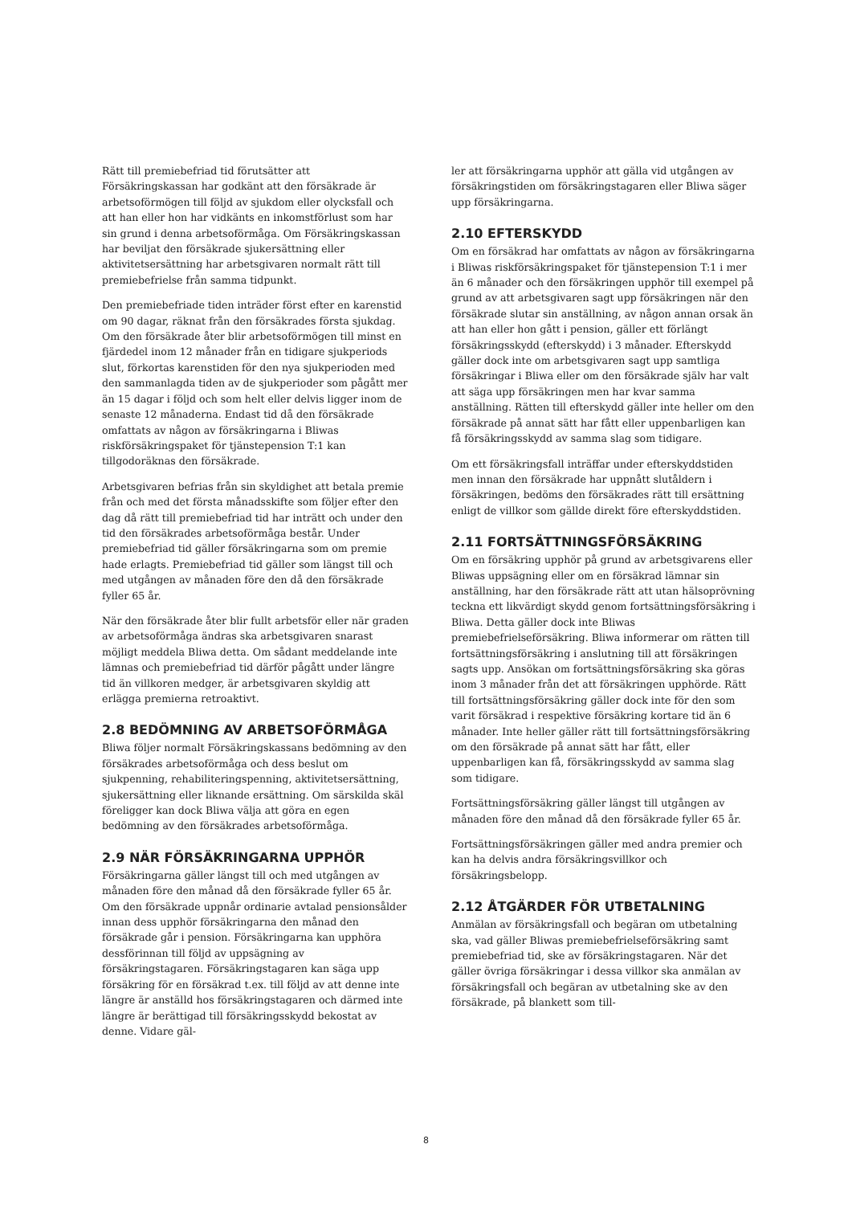Rätt till premiebefriad tid förutsätter att Försäkringskassan har godkänt att den försäkrade är arbetsoförmögen till följd av sjukdom eller olycksfall och att han eller hon har vidkänts en inkomstförlust som har sin grund i denna arbetsoförmåga. Om Försäkringskassan har beviljat den försäkrade sjukersättning eller aktivitetsersättning har arbetsgivaren normalt rätt till premiebefrielse från samma tidpunkt.
Den premiebefriade tiden inträder först efter en karenstid om 90 dagar, räknat från den försäkrades första sjukdag. Om den försäkrade åter blir arbetsoförmögen till minst en fjärdedel inom 12 månader från en tidigare sjukperiods slut, förkortas karenstiden för den nya sjukperioden med den sammanlagda tiden av de sjukperioder som pågått mer än 15 dagar i följd och som helt eller delvis ligger inom de senaste 12 månaderna. Endast tid då den försäkrade omfattats av någon av försäkringarna i Bliwas riskförsäkringspaket för tjänstepension T:1 kan tillgodoräknas den försäkrade.
Arbetsgivaren befrias från sin skyldighet att betala premie från och med det första månadsskifte som följer efter den dag då rätt till premiebefriad tid har inträtt och under den tid den försäkrades arbetsoförmåga består. Under premiebefriad tid gäller försäkringarna som om premie hade erlagts. Premiebefriad tid gäller som längst till och med utgången av månaden före den då den försäkrade fyller 65 år.
När den försäkrade åter blir fullt arbetsför eller när graden av arbetsoförmåga ändras ska arbetsgivaren snarast möjligt meddela Bliwa detta. Om sådant meddelande inte lämnas och premiebefriad tid därför pågått under längre tid än villkoren medger, är arbetsgivaren skyldig att erlägga premierna retroaktivt.
2.8 BEDÖMNING AV ARBETSOFÖRMÅGA
Bliwa följer normalt Försäkringskassans bedömning av den försäkrades arbetsoförmåga och dess beslut om sjukpenning, rehabiliteringspenning, aktivitetsersättning, sjukersättning eller liknande ersättning. Om särskilda skäl föreligger kan dock Bliwa välja att göra en egen bedömning av den försäkrades arbetsoförmåga.
2.9 NÄR FÖRSÄKRINGARNA UPPHÖR
Försäkringarna gäller längst till och med utgången av månaden före den månad då den försäkrade fyller 65 år. Om den försäkrade uppnår ordinarie avtalad pensionsålder innan dess upphör försäkringarna den månad den försäkrade går i pension. Försäkringarna kan upphöra dessförinnan till följd av uppsägning av försäkringstagaren. Försäkringstagaren kan säga upp försäkring för en försäkrad t.ex. till följd av att denne inte längre är anställd hos försäkringstagaren och därmed inte längre är berättigad till försäkringsskydd bekostat av denne. Vidare gäl-
ler att försäkringarna upphör att gälla vid utgången av försäkringstiden om försäkringstagaren eller Bliwa säger upp försäkringarna.
2.10 EFTERSKYDD
Om en försäkrad har omfattats av någon av försäkringarna i Bliwas riskförsäkringspaket för tjänstepension T:1 i mer än 6 månader och den försäkringen upphör till exempel på grund av att arbetsgivaren sagt upp försäkringen när den försäkrade slutar sin anställning, av någon annan orsak än att han eller hon gått i pension, gäller ett förlängt försäkringsskydd (efterskydd) i 3 månader. Efterskydd gäller dock inte om arbetsgivaren sagt upp samtliga försäkringar i Bliwa eller om den försäkrade själv har valt att säga upp försäkringen men har kvar samma anställning. Rätten till efterskydd gäller inte heller om den försäkrade på annat sätt har fått eller uppenbarligen kan få försäkringsskydd av samma slag som tidigare.
Om ett försäkringsfall inträffar under efterskyddstiden men innan den försäkrade har uppnått slutåldern i försäkringen, bedöms den försäkrades rätt till ersättning enligt de villkor som gällde direkt före efterskyddstiden.
2.11 FORTSÄTTNINGSFÖRSÄKRING
Om en försäkring upphör på grund av arbetsgivarens eller Bliwas uppsägning eller om en försäkrad lämnar sin anställning, har den försäkrade rätt att utan hälsoprövning teckna ett likvärdigt skydd genom fortsättningsförsäkring i Bliwa. Detta gäller dock inte Bliwas premiebefrielseförsäkring. Bliwa informerar om rätten till fortsättningsförsäkring i anslutning till att försäkringen sagts upp. Ansökan om fortsättningsförsäkring ska göras inom 3 månader från det att försäkringen upphörde. Rätt till fortsättningsförsäkring gäller dock inte för den som varit försäkrad i respektive försäkring kortare tid än 6 månader. Inte heller gäller rätt till fortsättningsförsäkring om den försäkrade på annat sätt har fått, eller uppenbarligen kan få, försäkringsskydd av samma slag som tidigare.
Fortsättningsförsäkring gäller längst till utgången av månaden före den månad då den försäkrade fyller 65 år.
Fortsättningsförsäkringen gäller med andra premier och kan ha delvis andra försäkringsvillkor och försäkringsbelopp.
2.12 ÅTGÄRDER FÖR UTBETALNING
Anmälan av försäkringsfall och begäran om utbetalning ska, vad gäller Bliwas premiebefrielseförsäkring samt premiebefriad tid, ske av försäkringstagaren. När det gäller övriga försäkringar i dessa villkor ska anmälan av försäkringsfall och begäran av utbetalning ske av den försäkrade, på blankett som till-
8